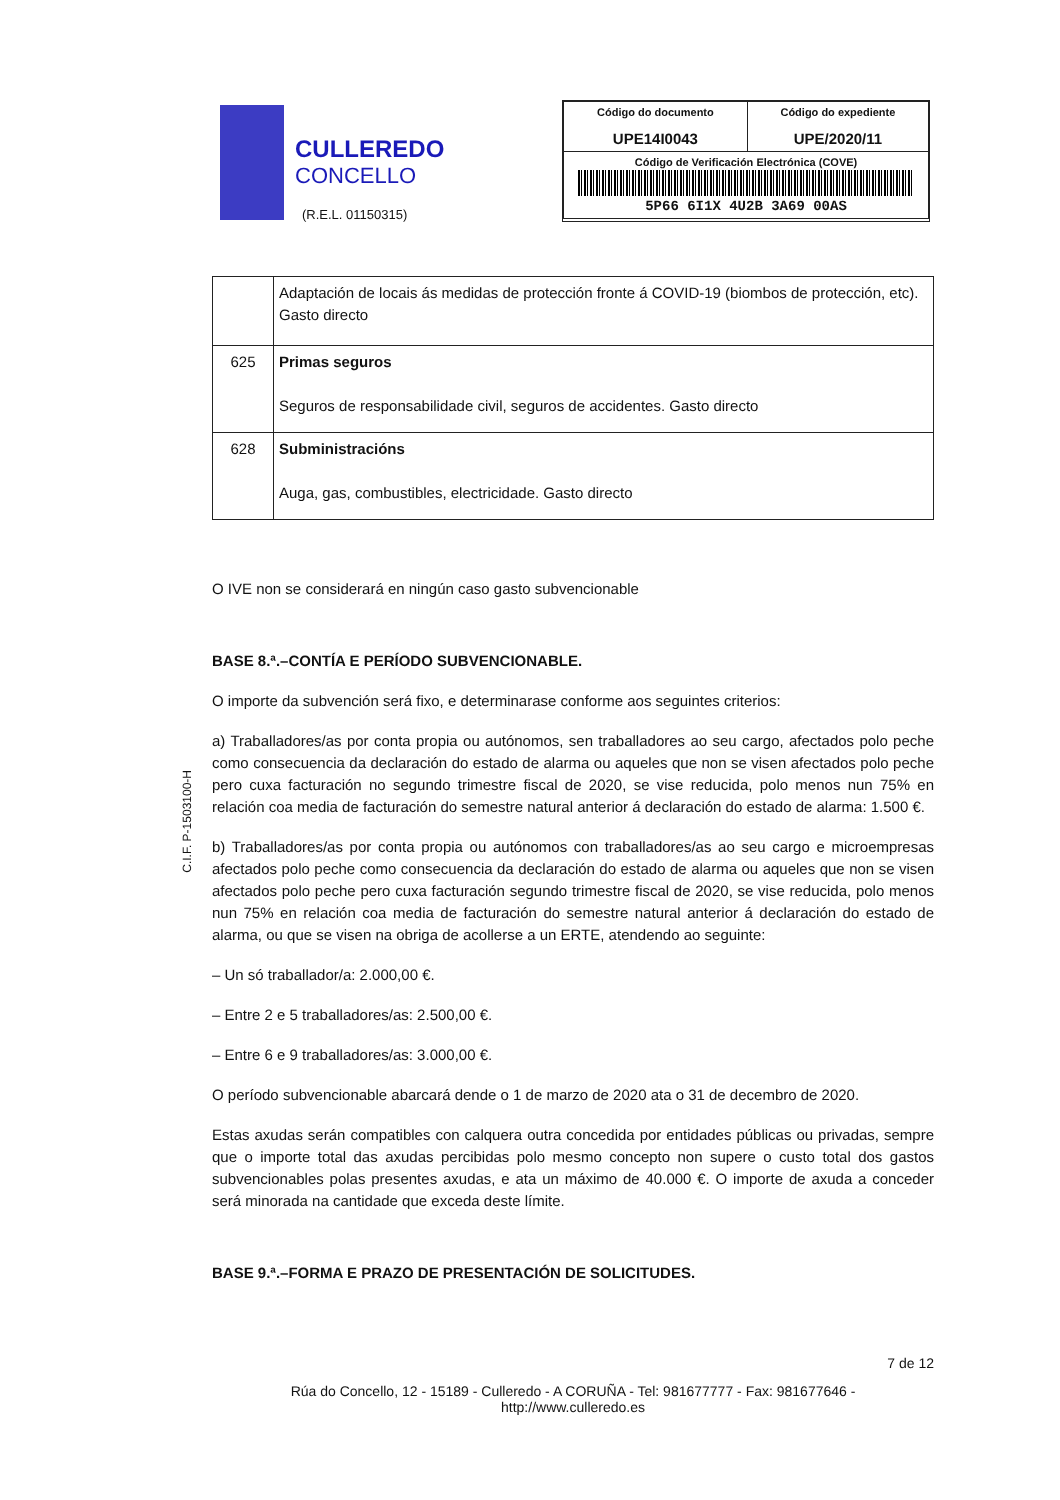CULLEREDO
CONCELLO
(R.E.L. 01150315)
| Código do documento UPE14I0043 | Código do expediente UPE/2020/11 |
| Código de Verificación Electrónica (COVE) 5P66 6I1X 4U2B 3A69 00AS | |
C.I.F. P-1503100-H
| | Adaptación de locais ás medidas de protección fronte á COVID-19 (biombos de protección, etc). Gasto directo |
| 625 | Primas seguros Seguros de responsabilidade civil, seguros de accidentes. Gasto directo |
| 628 | Subministracións Auga, gas, combustibles, electricidade. Gasto directo |
O IVE non se considerará en ningún caso gasto subvencionable
BASE 8.ª.–CONTÍA E PERÍODO SUBVENCIONABLE.
O importe da subvención será fixo, e determinarase conforme aos seguintes criterios:
a) Traballadores/as por conta propia ou autónomos, sen traballadores ao seu cargo, afectados polo peche como consecuencia da declaración do estado de alarma ou aqueles que non se visen afectados polo peche pero cuxa facturación no segundo trimestre fiscal de 2020, se vise reducida, polo menos nun 75% en relación coa media de facturación do semestre natural anterior á declaración do estado de alarma: 1.500 €.
b) Traballadores/as por conta propia ou autónomos con traballadores/as ao seu cargo e microempresas afectados polo peche como consecuencia da declaración do estado de alarma ou aqueles que non se visen afectados polo peche pero cuxa facturación segundo trimestre fiscal de 2020, se vise reducida, polo menos nun 75% en relación coa media de facturación do semestre natural anterior á declaración do estado de alarma, ou que se visen na obriga de acollerse a un ERTE, atendendo ao seguinte:
– Un só traballador/a: 2.000,00 €.
– Entre 2 e 5 traballadores/as: 2.500,00 €.
– Entre 6 e 9 traballadores/as: 3.000,00 €.
O período subvencionable abarcará dende o 1 de marzo de 2020 ata o 31 de decembro de 2020.
Estas axudas serán compatibles con calquera outra concedida por entidades públicas ou privadas, sempre que o importe total das axudas percibidas polo mesmo concepto non supere o custo total dos gastos subvencionables polas presentes axudas, e ata un máximo de 40.000 €. O importe de axuda a conceder será minorada na cantidade que exceda deste límite.
BASE 9.ª.–FORMA E PRAZO DE PRESENTACIÓN DE SOLICITUDES.
7 de 12
Rúa do Concello, 12 - 15189 - Culleredo - A CORUÑA - Tel: 981677777 - Fax: 981677646 -
http://www.culleredo.es